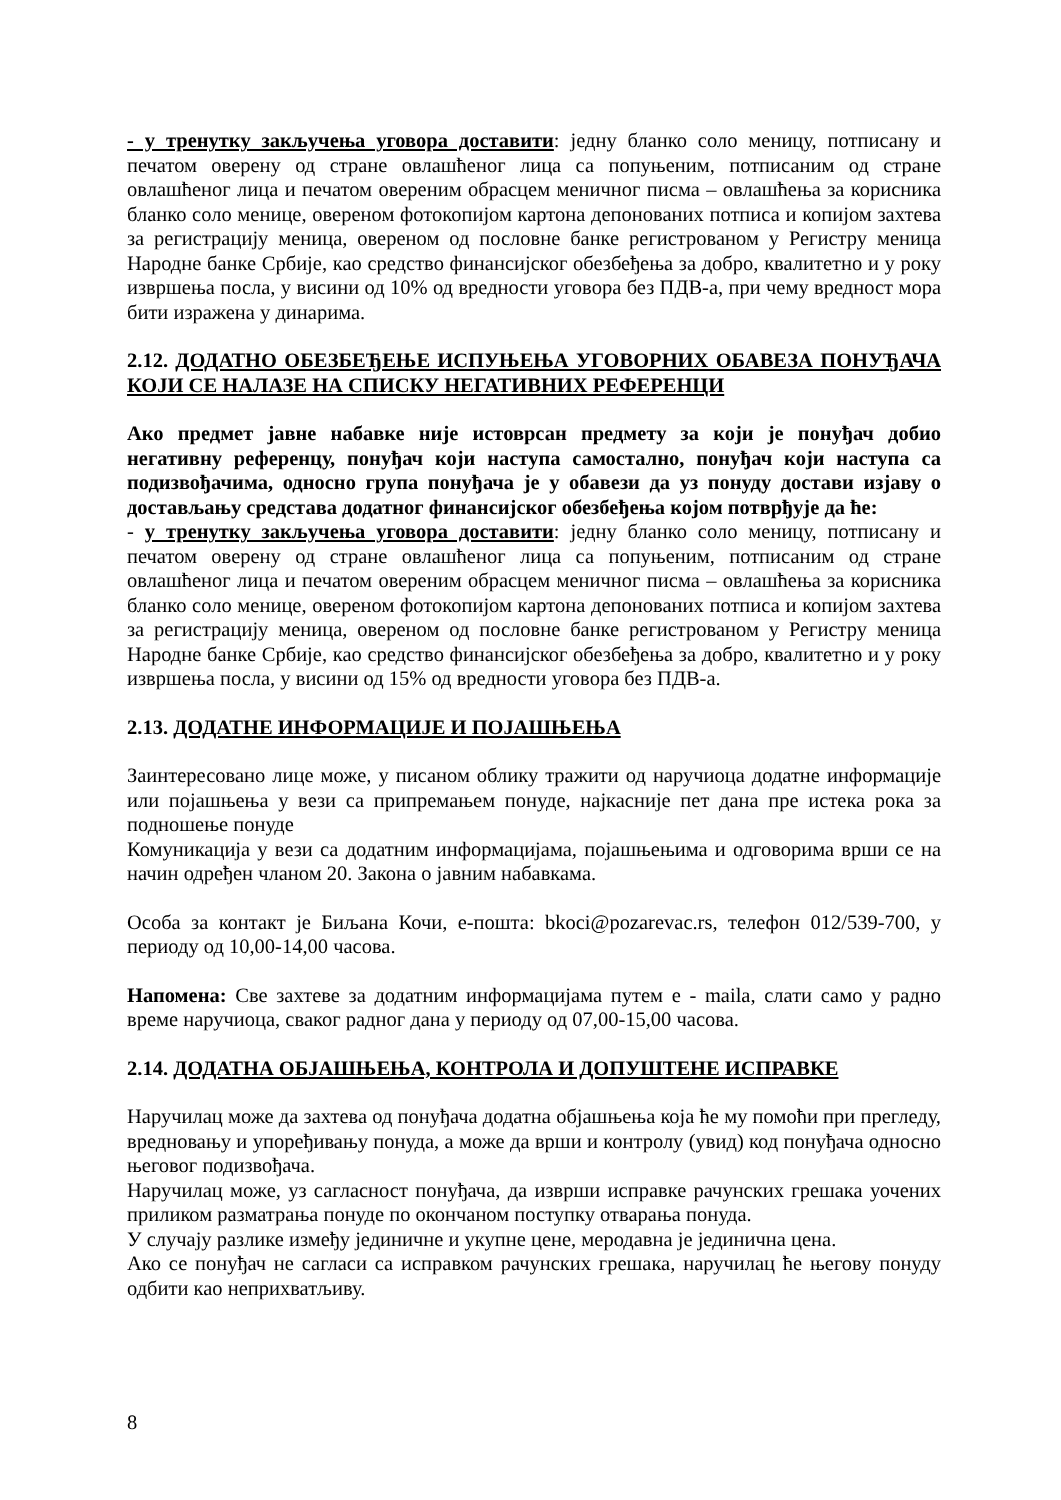- у тренутку закључења уговора доставити: једну бланко соло меницу, потписану и печатом оверену од стране овлашћеног лица са попуњеним, потписаним од стране овлашћеног лица и печатом овереним обрасцем меничног писма – овлашћења за корисника бланко соло менице, овереном фотокопијом картона депонованих потписа и копијом захтева за регистрацију меница, овереном од пословне банке регистрованом у Регистру меница Народне банке Србије, као средство финансијског обезбеђења за добро, квалитетно и у року извршења посла, у висини од 10% од вредности уговора без ПДВ-а, при чему вредност мора бити изражена у динарима.
2.12. ДОДАТНО ОБЕЗБЕЂЕЊЕ ИСПУЊЕЊА УГОВОРНИХ ОБАВЕЗА ПОНУЂАЧА КОЈИ СЕ НАЛАЗЕ НА СПИСКУ НЕГАТИВНИХ РЕФЕРЕНЦИ
Ако предмет јавне набавке није истоврсан предмету за који је понуђач добио негативну референцу, понуђач који наступа самостално, понуђач који наступа са подизвођачима, односно група понуђача је у обавези да уз понуду достави изјаву о достављању средстава додатног финансијског обезбеђења којом потврђује да ће:
- у тренутку закључења уговора доставити: једну бланко соло меницу, потписану и печатом оверену од стране овлашћеног лица са попуњеним, потписаним од стране овлашћеног лица и печатом овереним обрасцем меничног писма – овлашћења за корисника бланко соло менице, овереном фотокопијом картона депонованих потписа и копијом захтева за регистрацију меница, овереном од пословне банке регистрованом у Регистру меница Народне банке Србије, као средство финансијског обезбеђења за добро, квалитетно и у року извршења посла, у висини од 15% од вредности уговора без ПДВ-а.
2.13. ДОДАТНЕ ИНФОРМАЦИЈЕ И ПОЈАШЊЕЊА
Заинтересовано лице може, у писаном облику тражити од наручиоца додатне информације или појашњења у вези са припремањем понуде, најкасније пет дана пре истека рока за подношење понуде
Комуникација у вези са додатним информацијама, појашњењима и одговорима врши се на начин одређен чланом 20. Закона о јавним набавкама.
Особа за контакт је Биљана Кочи, е-пошта: bkoci@pozarevac.rs, телефон 012/539-700, у периоду од 10,00-14,00 часова.
Напомена: Све захтеве за додатним информацијама путем е - maila, слати само у радно време наручиоца, сваког радног дана у периоду од 07,00-15,00 часова.
2.14. ДОДАТНА ОБЈАШЊЕЊА, КОНТРОЛА И ДОПУШТЕНЕ ИСПРАВКЕ
Наручилац може да захтева од понуђача додатна објашњења која ће му помоћи при прегледу, вредновању и упоређивању понуда, а може да врши и контролу (увид) код понуђача односно његовог подизвођача.
Наручилац може, уз сагласност понуђача, да изврши исправке рачунских грешака уочених приликом разматрања понуде по окончаном поступку отварања понуда.
У случају разлике између јединичне и укупне цене, меродавна је јединична цена.
Ако се понуђач не сагласи са исправком рачунских грешака, наручилац ће његову понуду одбити као неприхватљиву.
8